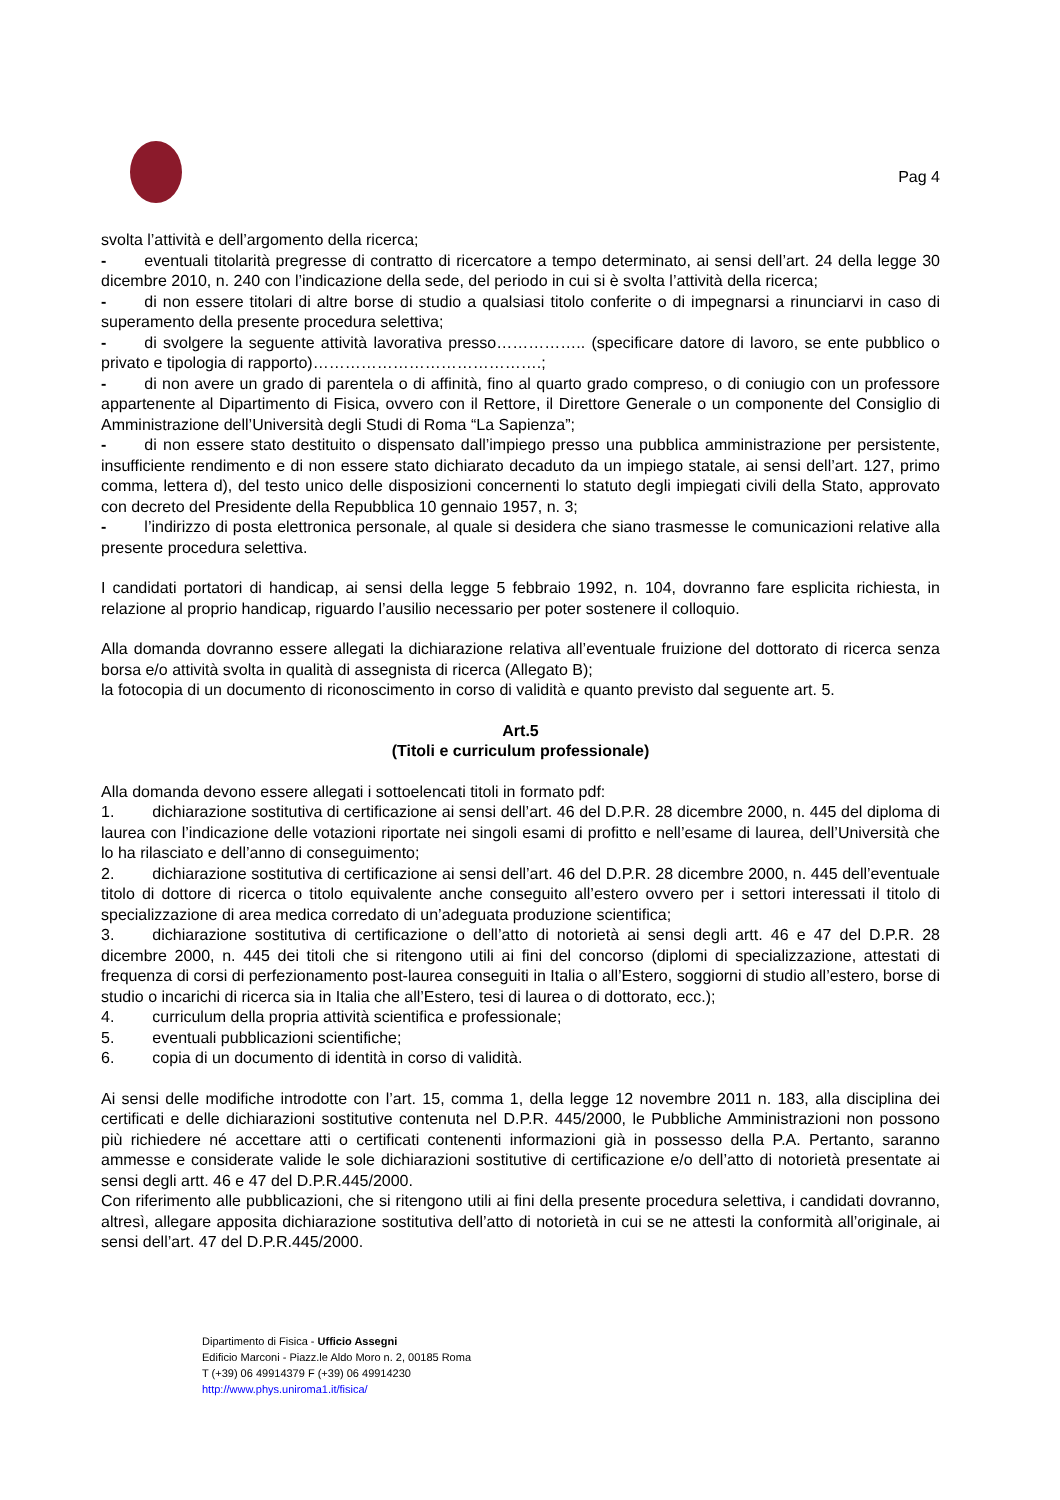Pag 4
svolta l’attività e dell’argomento della ricerca;
- eventuali titolarità pregresse di contratto di ricercatore a tempo determinato, ai sensi dell’art. 24 della legge 30 dicembre 2010, n. 240 con l’indicazione della sede, del periodo in cui si è svolta l’attività della ricerca;
- di non essere titolari di altre borse di studio a qualsiasi titolo conferite o di impegnarsi a rinunciarvi in caso di superamento della presente procedura selettiva;
- di svolgere la seguente attività lavorativa presso…………….. (specificare datore di lavoro, se ente pubblico o privato e tipologia di rapporto)…………………………………….;
- di non avere un grado di parentela o di affinità, fino al quarto grado compreso, o di coniugio con un professore appartenente al Dipartimento di Fisica, ovvero con il Rettore, il Direttore Generale o un componente del Consiglio di Amministrazione dell’Università degli Studi di Roma “La Sapienza”;
- di non essere stato destituito o dispensato dall’impiego presso una pubblica amministrazione per persistente, insufficiente rendimento e di non essere stato dichiarato decaduto da un impiego statale, ai sensi dell’art. 127, primo comma, lettera d), del testo unico delle disposizioni concernenti lo statuto degli impiegati civili della Stato, approvato con decreto del Presidente della Repubblica 10 gennaio 1957, n. 3;
- l’indirizzo di posta elettronica personale, al quale si desidera che siano trasmesse le comunicazioni relative alla presente procedura selettiva.
I candidati portatori di handicap, ai sensi della legge 5 febbraio 1992, n. 104, dovranno fare esplicita richiesta, in relazione al proprio handicap, riguardo l’ausilio necessario per poter sostenere il colloquio.
Alla domanda dovranno essere allegati la dichiarazione relativa all’eventuale fruizione del dottorato di ricerca senza borsa e/o attività svolta in qualità di assegnista di ricerca (Allegato B);
la fotocopia di un documento di riconoscimento in corso di validità e quanto previsto dal seguente art. 5.
Art.5
(Titoli e curriculum professionale)
Alla domanda devono essere allegati i sottoelencati titoli in formato pdf:
1. dichiarazione sostitutiva di certificazione ai sensi dell’art. 46 del D.P.R. 28 dicembre 2000, n. 445 del diploma di laurea con l’indicazione delle votazioni riportate nei singoli esami di profitto e nell’esame di laurea, dell’Università che lo ha rilasciato e dell’anno di conseguimento;
2. dichiarazione sostitutiva di certificazione ai sensi dell’art. 46 del D.P.R. 28 dicembre 2000, n. 445 dell’eventuale titolo di dottore di ricerca o titolo equivalente anche conseguito all’estero ovvero per i settori interessati il titolo di specializzazione di area medica corredato di un’adeguata produzione scientifica;
3. dichiarazione sostitutiva di certificazione o dell’atto di notorietà ai sensi degli artt. 46 e 47 del D.P.R. 28 dicembre 2000, n. 445 dei titoli che si ritengono utili ai fini del concorso (diplomi di specializzazione, attestati di frequenza di corsi di perfezionamento post-laurea conseguiti in Italia o all’Estero, soggiorni di studio all’estero, borse di studio o incarichi di ricerca sia in Italia che all’Estero, tesi di laurea o di dottorato, ecc.);
4. curriculum della propria attività scientifica e professionale;
5. eventuali pubblicazioni scientifiche;
6. copia di un documento di identità in corso di validità.
Ai sensi delle modifiche introdotte con l’art. 15, comma 1, della legge 12 novembre 2011 n. 183, alla disciplina dei certificati e delle dichiarazioni sostitutive contenuta nel D.P.R. 445/2000, le Pubbliche Amministrazioni non possono più richiedere né accettare atti o certificati contenenti informazioni già in possesso della P.A. Pertanto, saranno ammesse e considerate valide le sole dichiarazioni sostitutive di certificazione e/o dell’atto di notorietà presentate ai sensi degli artt. 46 e 47 del D.P.R.445/2000.
Con riferimento alle pubblicazioni, che si ritengono utili ai fini della presente procedura selettiva, i candidati dovranno, altresì, allegare apposita dichiarazione sostitutiva dell’atto di notorietà in cui se ne attesti la conformità all’originale, ai sensi dell’art. 47 del D.P.R.445/2000.
Dipartimento di Fisica - Ufficio Assegni
Edificio Marconi - Piazz.le Aldo Moro n. 2, 00185 Roma
T (+39) 06 49914379 F (+39) 06 49914230
http://www.phys.uniroma1.it/fisica/